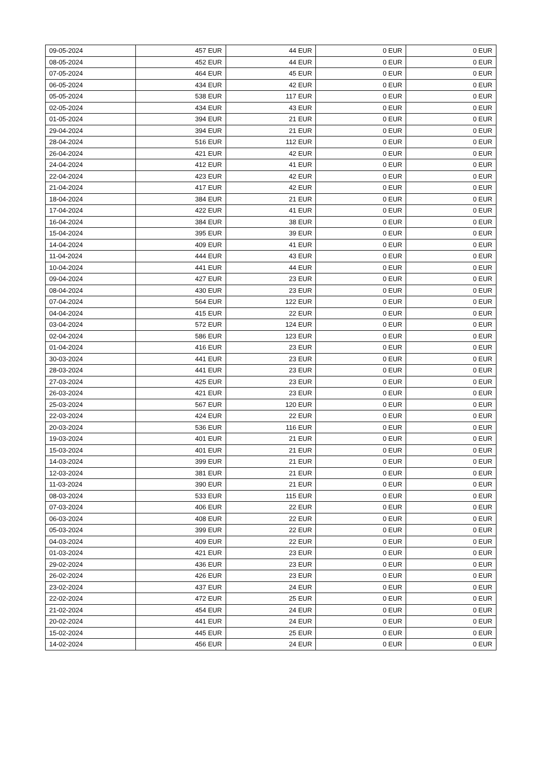| 09-05-2024 | 457 EUR | 44 EUR | 0 EUR | 0 EUR |
| 08-05-2024 | 452 EUR | 44 EUR | 0 EUR | 0 EUR |
| 07-05-2024 | 464 EUR | 45 EUR | 0 EUR | 0 EUR |
| 06-05-2024 | 434 EUR | 42 EUR | 0 EUR | 0 EUR |
| 05-05-2024 | 538 EUR | 117 EUR | 0 EUR | 0 EUR |
| 02-05-2024 | 434 EUR | 43 EUR | 0 EUR | 0 EUR |
| 01-05-2024 | 394 EUR | 21 EUR | 0 EUR | 0 EUR |
| 29-04-2024 | 394 EUR | 21 EUR | 0 EUR | 0 EUR |
| 28-04-2024 | 516 EUR | 112 EUR | 0 EUR | 0 EUR |
| 26-04-2024 | 421 EUR | 42 EUR | 0 EUR | 0 EUR |
| 24-04-2024 | 412 EUR | 41 EUR | 0 EUR | 0 EUR |
| 22-04-2024 | 423 EUR | 42 EUR | 0 EUR | 0 EUR |
| 21-04-2024 | 417 EUR | 42 EUR | 0 EUR | 0 EUR |
| 18-04-2024 | 384 EUR | 21 EUR | 0 EUR | 0 EUR |
| 17-04-2024 | 422 EUR | 41 EUR | 0 EUR | 0 EUR |
| 16-04-2024 | 384 EUR | 38 EUR | 0 EUR | 0 EUR |
| 15-04-2024 | 395 EUR | 39 EUR | 0 EUR | 0 EUR |
| 14-04-2024 | 409 EUR | 41 EUR | 0 EUR | 0 EUR |
| 11-04-2024 | 444 EUR | 43 EUR | 0 EUR | 0 EUR |
| 10-04-2024 | 441 EUR | 44 EUR | 0 EUR | 0 EUR |
| 09-04-2024 | 427 EUR | 23 EUR | 0 EUR | 0 EUR |
| 08-04-2024 | 430 EUR | 23 EUR | 0 EUR | 0 EUR |
| 07-04-2024 | 564 EUR | 122 EUR | 0 EUR | 0 EUR |
| 04-04-2024 | 415 EUR | 22 EUR | 0 EUR | 0 EUR |
| 03-04-2024 | 572 EUR | 124 EUR | 0 EUR | 0 EUR |
| 02-04-2024 | 586 EUR | 123 EUR | 0 EUR | 0 EUR |
| 01-04-2024 | 416 EUR | 23 EUR | 0 EUR | 0 EUR |
| 30-03-2024 | 441 EUR | 23 EUR | 0 EUR | 0 EUR |
| 28-03-2024 | 441 EUR | 23 EUR | 0 EUR | 0 EUR |
| 27-03-2024 | 425 EUR | 23 EUR | 0 EUR | 0 EUR |
| 26-03-2024 | 421 EUR | 23 EUR | 0 EUR | 0 EUR |
| 25-03-2024 | 567 EUR | 120 EUR | 0 EUR | 0 EUR |
| 22-03-2024 | 424 EUR | 22 EUR | 0 EUR | 0 EUR |
| 20-03-2024 | 536 EUR | 116 EUR | 0 EUR | 0 EUR |
| 19-03-2024 | 401 EUR | 21 EUR | 0 EUR | 0 EUR |
| 15-03-2024 | 401 EUR | 21 EUR | 0 EUR | 0 EUR |
| 14-03-2024 | 399 EUR | 21 EUR | 0 EUR | 0 EUR |
| 12-03-2024 | 381 EUR | 21 EUR | 0 EUR | 0 EUR |
| 11-03-2024 | 390 EUR | 21 EUR | 0 EUR | 0 EUR |
| 08-03-2024 | 533 EUR | 115 EUR | 0 EUR | 0 EUR |
| 07-03-2024 | 406 EUR | 22 EUR | 0 EUR | 0 EUR |
| 06-03-2024 | 408 EUR | 22 EUR | 0 EUR | 0 EUR |
| 05-03-2024 | 399 EUR | 22 EUR | 0 EUR | 0 EUR |
| 04-03-2024 | 409 EUR | 22 EUR | 0 EUR | 0 EUR |
| 01-03-2024 | 421 EUR | 23 EUR | 0 EUR | 0 EUR |
| 29-02-2024 | 436 EUR | 23 EUR | 0 EUR | 0 EUR |
| 26-02-2024 | 426 EUR | 23 EUR | 0 EUR | 0 EUR |
| 23-02-2024 | 437 EUR | 24 EUR | 0 EUR | 0 EUR |
| 22-02-2024 | 472 EUR | 25 EUR | 0 EUR | 0 EUR |
| 21-02-2024 | 454 EUR | 24 EUR | 0 EUR | 0 EUR |
| 20-02-2024 | 441 EUR | 24 EUR | 0 EUR | 0 EUR |
| 15-02-2024 | 445 EUR | 25 EUR | 0 EUR | 0 EUR |
| 14-02-2024 | 456 EUR | 24 EUR | 0 EUR | 0 EUR |